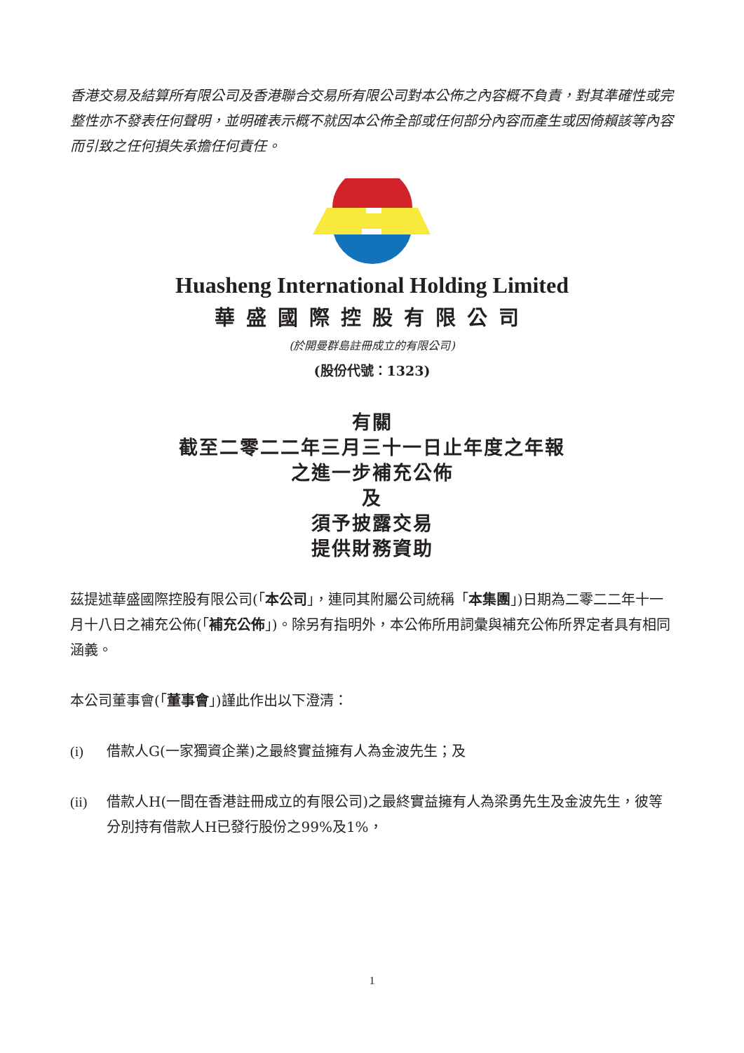香港交易及結算所有限公司及香港聯合交易所有限公司對本公佈之內容概不負責，對其準確性或完整性亦不發表任何聲明，並明確表示概不就因本公佈全部或任何部分內容而產生或因倚賴該等內容而引致之任何損失承擔任何責任。
Huasheng International Holding Limited
華盛國際控股有限公司
(於開曼群島註冊成立的有限公司)
(股份代號：1323)
有關
截至二零二二年三月三十一日止年度之年報
之進一步補充公佈
及
須予披露交易
提供財務資助
茲提述華盛國際控股有限公司(「本公司」，連同其附屬公司統稱「本集團」)日期為二零二二年十一月十八日之補充公佈(「補充公佈」)。除另有指明外，本公佈所用詞彙與補充公佈所界定者具有相同涵義。
本公司董事會(「董事會」)謹此作出以下澄清：
(i) 借款人G(一家獨資企業)之最終實益擁有人為金波先生；及
(ii) 借款人H(一間在香港註冊成立的有限公司)之最終實益擁有人為梁勇先生及金波先生，彼等分別持有借款人H已發行股份之99%及1%，
1